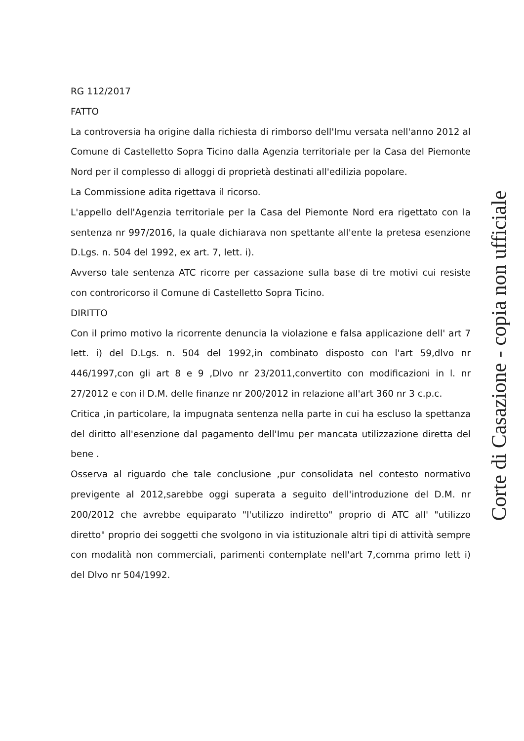RG 112/2017
FATTO
La controversia ha origine dalla richiesta di rimborso dell'Imu versata nell'anno 2012 al Comune di Castelletto Sopra Ticino dalla Agenzia territoriale per la Casa del Piemonte Nord per il complesso di alloggi di proprietà destinati all'edilizia popolare.
La Commissione adita rigettava il ricorso.
L'appello dell'Agenzia territoriale per la Casa del Piemonte Nord era rigettato con la sentenza nr 997/2016, la quale dichiarava non spettante all'ente la pretesa esenzione D.Lgs. n. 504 del 1992, ex art. 7, lett. i).
Avverso tale sentenza ATC ricorre per cassazione sulla base di tre motivi cui resiste con controricorso il Comune di Castelletto Sopra Ticino.
DIRITTO
Con il primo motivo la ricorrente denuncia la violazione e falsa applicazione dell' art 7 lett. i) del D.Lgs. n. 504 del 1992,in combinato disposto con l'art 59,dlvo nr 446/1997,con gli art 8 e 9 ,Dlvo nr 23/2011,convertito con modificazioni in l. nr 27/2012 e con il D.M. delle finanze nr 200/2012 in relazione all'art 360 nr 3 c.p.c.
Critica ,in particolare, la impugnata sentenza nella parte in cui ha escluso la spettanza del diritto all'esenzione dal pagamento dell'Imu per mancata utilizzazione diretta del bene .
Osserva al riguardo che tale conclusione ,pur consolidata nel contesto normativo previgente al 2012,sarebbe oggi superata a seguito dell'introduzione del D.M. nr 200/2012 che avrebbe equiparato "l'utilizzo indiretto" proprio di ATC all' "utilizzo diretto" proprio dei soggetti che svolgono in via istituzionale altri tipi di attività sempre con modalità non commerciali, parimenti contemplate nell'art 7,comma primo lett i) del Dlvo nr 504/1992.
Corte di Casazione - copia non ufficiale